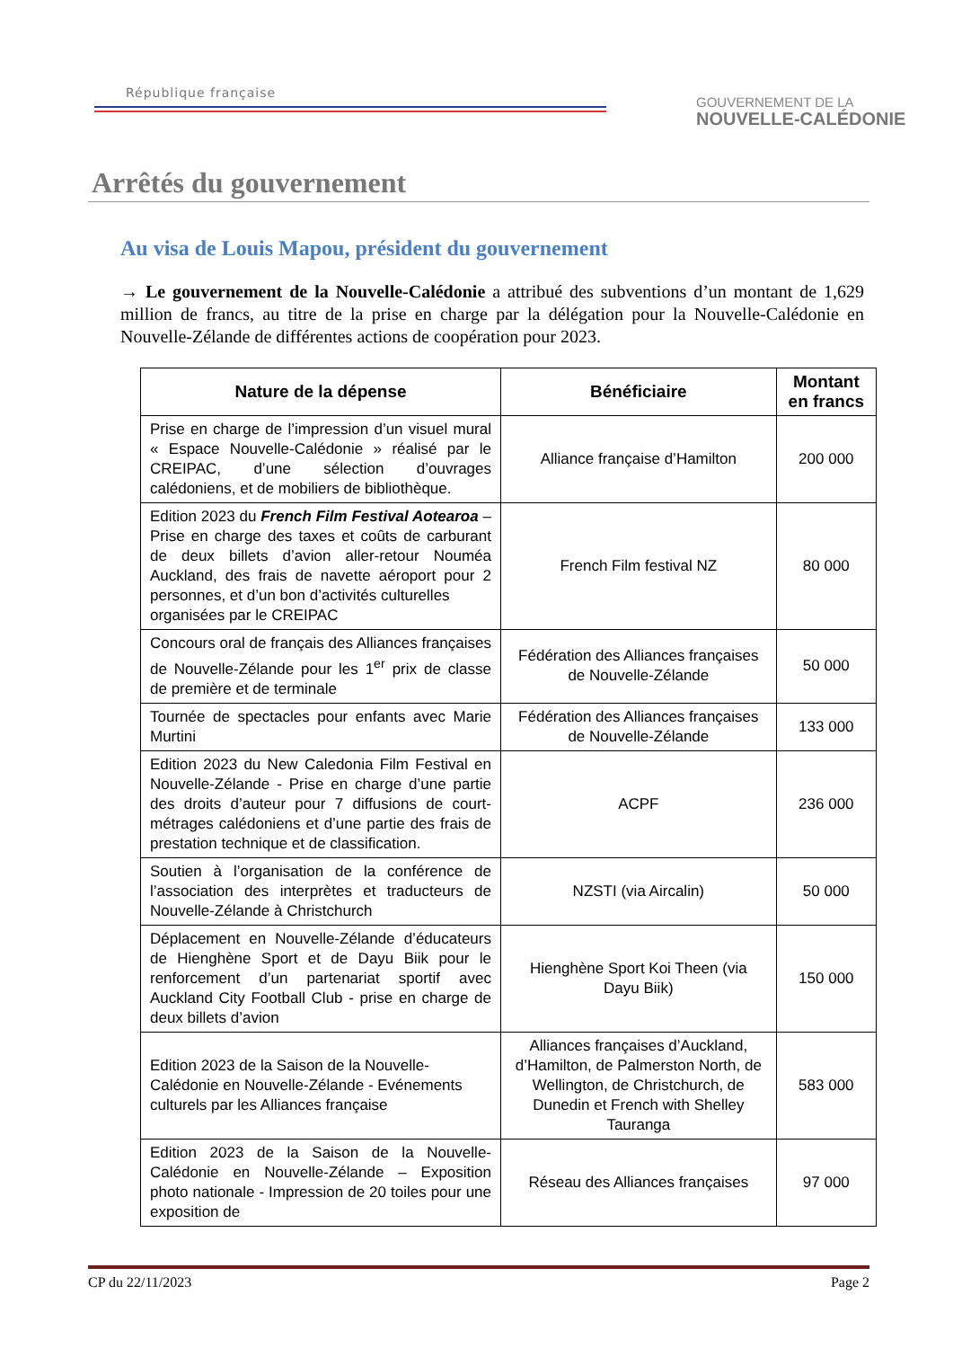République française
GOUVERNEMENT DE LA
NOUVELLE-CALÉDONIE
Arrêtés du gouvernement
Au visa de Louis Mapou, président du gouvernement
→ Le gouvernement de la Nouvelle-Calédonie a attribué des subventions d’un montant de 1,629 million de francs, au titre de la prise en charge par la délégation pour la Nouvelle-Calédonie en Nouvelle-Zélande de différentes actions de coopération pour 2023.
| Nature de la dépense | Bénéficiaire | Montant en francs |
| --- | --- | --- |
| Prise en charge de l’impression d’un visuel mural « Espace Nouvelle-Calédonie » réalisé par le CREIPAC, d’une sélection d’ouvrages calédoniens, et de mobiliers de bibliothèque. | Alliance française d’Hamilton | 200 000 |
| Edition 2023 du French Film Festival Aotearoa – Prise en charge des taxes et coûts de carburant de deux billets d’avion aller-retour Nouméa Auckland, des frais de navette aéroport pour 2 personnes, et d’un bon d’activités culturelles organisées par le CREIPAC | French Film festival NZ | 80 000 |
| Concours oral de français des Alliances françaises de Nouvelle-Zélande pour les 1<sup>er</sup> prix de classe de première et de terminale | Fédération des Alliances françaises de Nouvelle-Zélande | 50 000 |
| Tournée de spectacles pour enfants avec Marie Murtini | Fédération des Alliances françaises de Nouvelle-Zélande | 133 000 |
| Edition 2023 du New Caledonia Film Festival en Nouvelle-Zélande - Prise en charge d’une partie des droits d’auteur pour 7 diffusions de court-métrages calédoniens et d’une partie des frais de prestation technique et de classification. | ACPF | 236 000 |
| Soutien à l’organisation de la conférence de l’association des interprètes et traducteurs de Nouvelle-Zélande à Christchurch | NZSTI (via Aircalin) | 50 000 |
| Déplacement en Nouvelle-Zélande d’éducateurs de Hienghène Sport et de Dayu Biik pour le renforcement d’un partenariat sportif avec Auckland City Football Club - prise en charge de deux billets d’avion | Hienghène Sport Koi Theen (via Dayu Biik) | 150 000 |
| Edition 2023 de la Saison de la Nouvelle-Calédonie en Nouvelle-Zélande - Evénements culturels par les Alliances française | Alliances françaises d’Auckland, d’Hamilton, de Palmerston North, de Wellington, de Christchurch, de Dunedin et French with Shelley Tauranga | 583 000 |
| Edition 2023 de la Saison de la Nouvelle-Calédonie en Nouvelle-Zélande – Exposition photo nationale - Impression de 20 toiles pour une exposition de | Réseau des Alliances françaises | 97 000 |
CP du 22/11/2023 Page 2